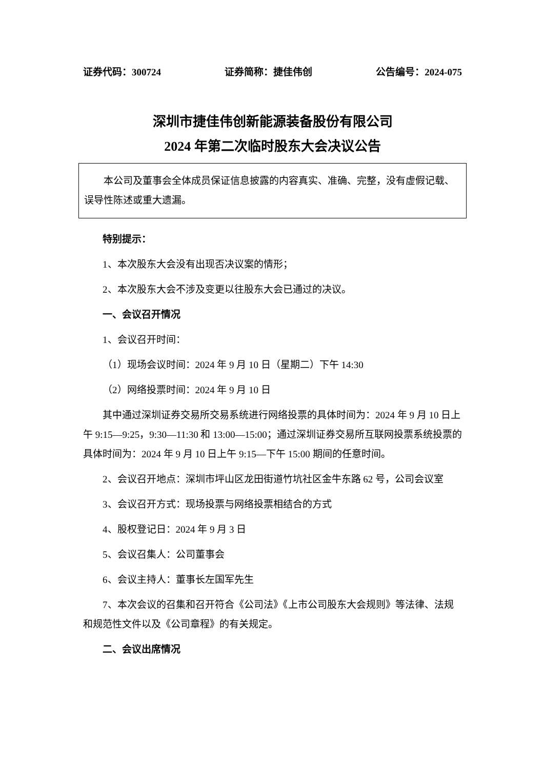证券代码：300724 证券简称：捷佳伟创 公告编号：2024-075
深圳市捷佳伟创新能源装备股份有限公司
2024 年第二次临时股东大会决议公告
本公司及董事会全体成员保证信息披露的内容真实、准确、完整，没有虚假记载、误导性陈述或重大遗漏。
特别提示：
1、本次股东大会没有出现否决议案的情形；
2、本次股东大会不涉及变更以往股东大会已通过的决议。
一、会议召开情况
1、会议召开时间：
（1）现场会议时间：2024 年 9 月 10 日（星期二）下午 14:30
（2）网络投票时间：2024 年 9 月 10 日
其中通过深圳证券交易所交易系统进行网络投票的具体时间为：2024 年 9 月 10 日上午 9:15—9:25，9:30—11:30 和 13:00—15:00；通过深圳证券交易所互联网投票系统投票的具体时间为：2024 年 9 月 10 日上午 9:15—下午 15:00 期间的任意时间。
2、会议召开地点：深圳市坪山区龙田街道竹坑社区金牛东路 62 号，公司会议室
3、会议召开方式：现场投票与网络投票相结合的方式
4、股权登记日：2024 年 9 月 3 日
5、会议召集人：公司董事会
6、会议主持人：董事长左国军先生
7、本次会议的召集和召开符合《公司法》《上市公司股东大会规则》等法律、法规和规范性文件以及《公司章程》的有关规定。
二、会议出席情况